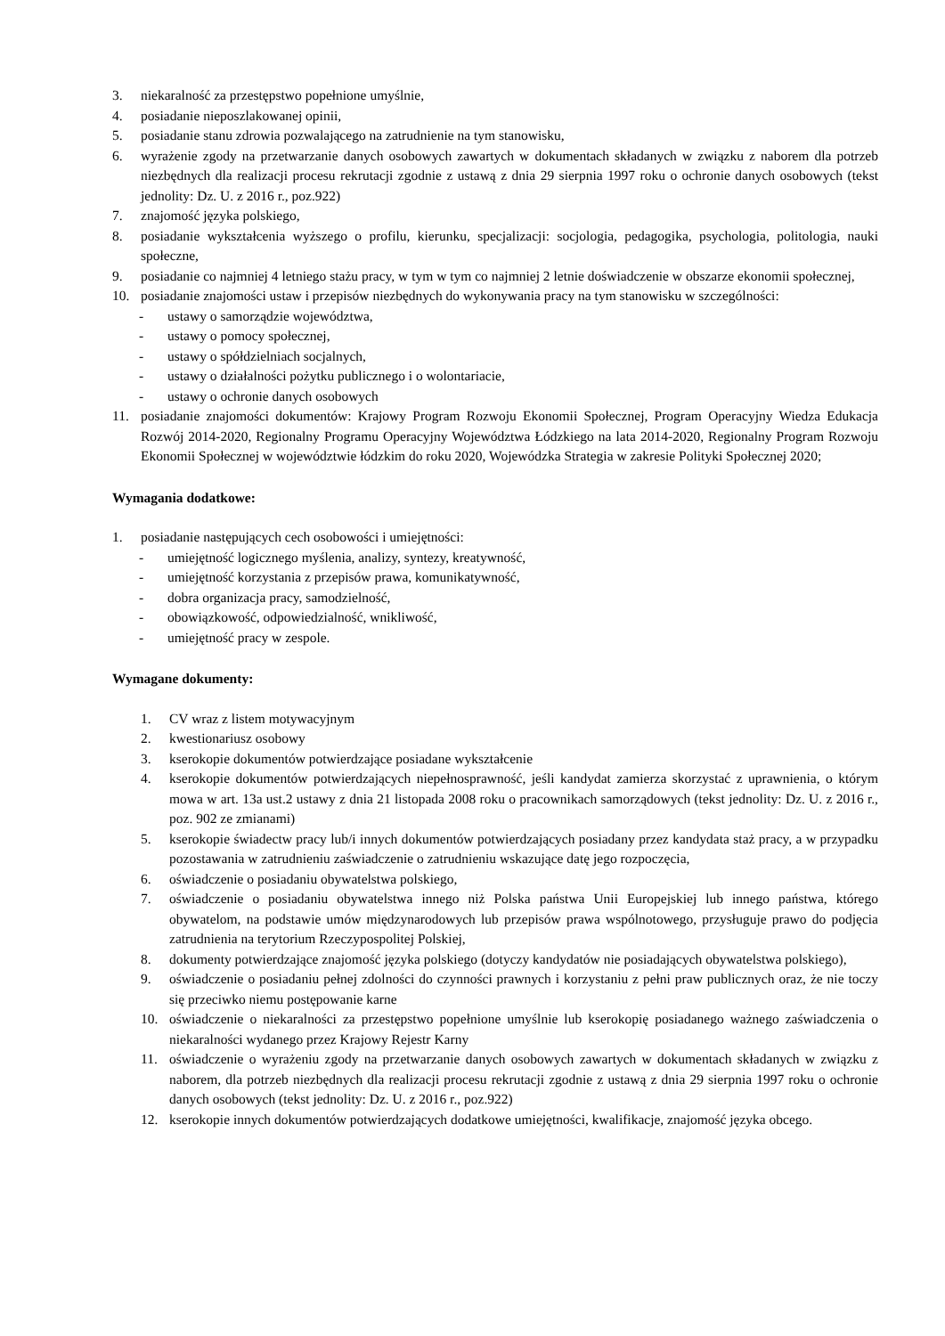3. niekaralność za przestępstwo popełnione umyślnie,
4. posiadanie nieposzlakowanej opinii,
5. posiadanie stanu zdrowia pozwalającego na zatrudnienie na tym stanowisku,
6. wyrażenie zgody na przetwarzanie danych osobowych zawartych w dokumentach składanych w związku z naborem dla potrzeb niezbędnych dla realizacji procesu rekrutacji zgodnie z ustawą z dnia 29 sierpnia 1997 roku o ochronie danych osobowych (tekst jednolity: Dz. U. z 2016 r., poz.922)
7. znajomość języka polskiego,
8. posiadanie wykształcenia wyższego o profilu, kierunku, specjalizacji: socjologia, pedagogika, psychologia, politologia, nauki społeczne,
9. posiadanie co najmniej 4 letniego stażu pracy, w tym w tym co najmniej 2 letnie doświadczenie w obszarze ekonomii społecznej,
10. posiadanie znajomości ustaw i przepisów niezbędnych do wykonywania pracy na tym stanowisku w szczególności:
- ustawy o samorządzie województwa,
- ustawy o pomocy społecznej,
- ustawy o spółdzielniach socjalnych,
- ustawy o działalności pożytku publicznego i o wolontariacie,
- ustawy o ochronie danych osobowych
11. posiadanie znajomości dokumentów: Krajowy Program Rozwoju Ekonomii Społecznej, Program Operacyjny Wiedza Edukacja Rozwój 2014-2020, Regionalny Programu Operacyjny Województwa Łódzkiego na lata 2014-2020, Regionalny Program Rozwoju Ekonomii Społecznej w województwie łódzkim do roku 2020, Wojewódzka Strategia w zakresie Polityki Społecznej 2020;
Wymagania dodatkowe:
1. posiadanie następujących cech osobowości i umiejętności:
- umiejętność logicznego myślenia, analizy, syntezy, kreatywność,
- umiejętność korzystania z przepisów prawa, komunikatywność,
- dobra organizacja pracy, samodzielność,
- obowiązkowość, odpowiedzialność, wnikliwość,
- umiejętność pracy w zespole.
Wymagane dokumenty:
1. CV wraz z listem motywacyjnym
2. kwestionariusz osobowy
3. kserokopie dokumentów potwierdzające posiadane wykształcenie
4. kserokopie dokumentów potwierdzających niepełnosprawność, jeśli kandydat zamierza skorzystać z uprawnienia, o którym mowa w art. 13a ust.2 ustawy z dnia 21 listopada 2008 roku o pracownikach samorządowych (tekst jednolity: Dz. U. z 2016 r., poz. 902 ze zmianami)
5. kserokopie świadectw pracy lub/i innych dokumentów potwierdzających posiadany przez kandydata staż pracy, a w przypadku pozostawania w zatrudnieniu zaświadczenie o zatrudnieniu wskazujące datę jego rozpoczęcia,
6. oświadczenie o posiadaniu obywatelstwa polskiego,
7. oświadczenie o posiadaniu obywatelstwa innego niż Polska państwa Unii Europejskiej lub innego państwa, którego obywatelom, na podstawie umów międzynarodowych lub przepisów prawa wspólnotowego, przysługuje prawo do podjęcia zatrudnienia na terytorium Rzeczypospolitej Polskiej,
8. dokumenty potwierdzające znajomość języka polskiego (dotyczy kandydatów nie posiadających obywatelstwa polskiego),
9. oświadczenie o posiadaniu pełnej zdolności do czynności prawnych i korzystaniu z pełni praw publicznych oraz, że nie toczy się przeciwko niemu postępowanie karne
10. oświadczenie o niekaralności za przestępstwo popełnione umyślnie lub kserokopię posiadanego ważnego zaświadczenia o niekaralności wydanego przez Krajowy Rejestr Karny
11. oświadczenie o wyrażeniu zgody na przetwarzanie danych osobowych zawartych w dokumentach składanych w związku z naborem, dla potrzeb niezbędnych dla realizacji procesu rekrutacji zgodnie z ustawą z dnia 29 sierpnia 1997 roku o ochronie danych osobowych (tekst jednolity: Dz. U. z 2016 r., poz.922)
12. kserokopie innych dokumentów potwierdzających dodatkowe umiejętności, kwalifikacje, znajomość języka obcego.